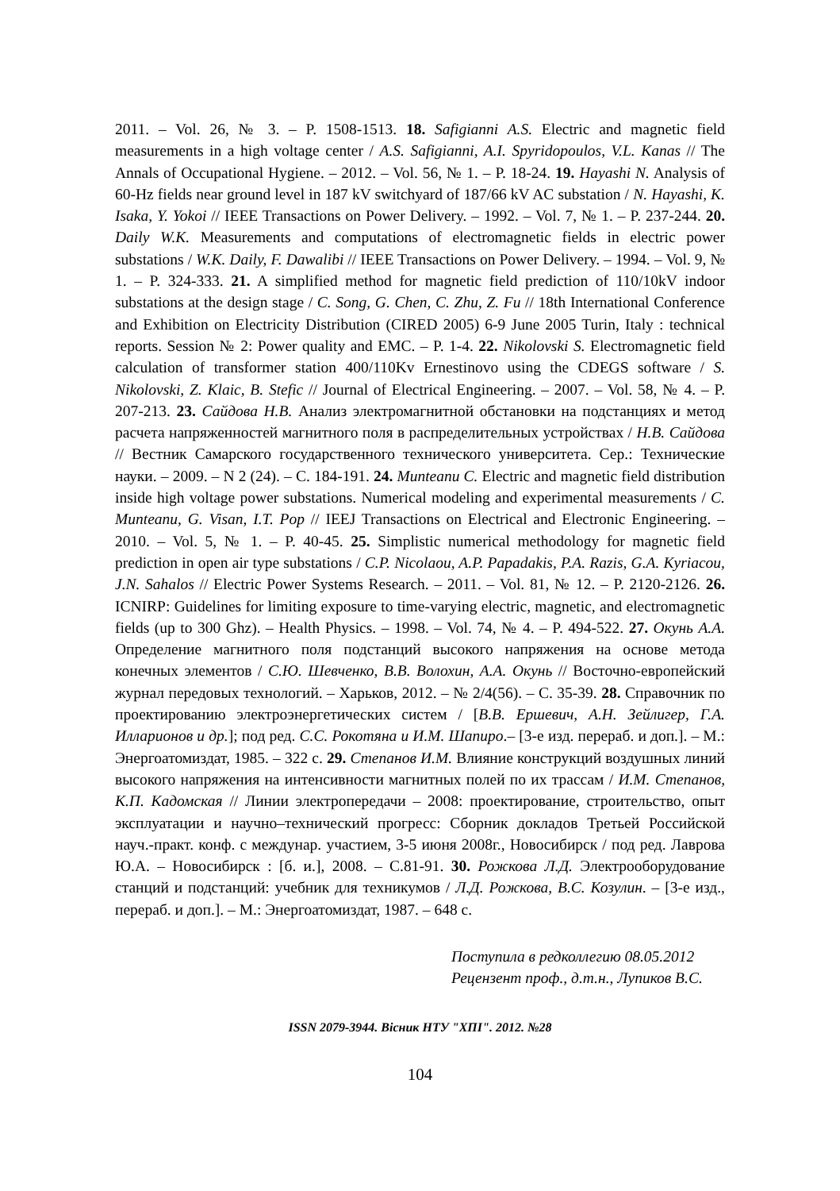2011. – Vol. 26, № 3. – P. 1508-1513. 18. Safigianni A.S. Electric and magnetic field measurements in a high voltage center / A.S. Safigianni, A.I. Spyridopoulos, V.L. Kanas // The Annals of Occupational Hygiene. – 2012. – Vol. 56, № 1. – P. 18-24. 19. Hayashi N. Analysis of 60-Hz fields near ground level in 187 kV switchyard of 187/66 kV AC substation / N. Hayashi, K. Isaka, Y. Yokoi // IEEE Transactions on Power Delivery. – 1992. – Vol. 7, № 1. – P. 237-244. 20. Daily W.K. Measurements and computations of electromagnetic fields in electric power substations / W.K. Daily, F. Dawalibi // IEEE Transactions on Power Delivery. – 1994. – Vol. 9, № 1. – P. 324-333. 21. A simplified method for magnetic field prediction of 110/10kV indoor substations at the design stage / C. Song, G. Chen, C. Zhu, Z. Fu // 18th International Conference and Exhibition on Electricity Distribution (CIRED 2005) 6-9 June 2005 Turin, Italy : technical reports. Session № 2: Power quality and EMC. – P. 1-4. 22. Nikolovski S. Electromagnetic field calculation of transformer station 400/110Kv Ernestinovo using the CDEGS software / S. Nikolovski, Z. Klaic, B. Stefic // Journal of Electrical Engineering. – 2007. – Vol. 58, № 4. – P. 207-213. 23. Сайдова Н.В. Анализ электромагнитной обстановки на подстанциях и метод расчета напряженностей магнитного поля в распределительных устройствах / Н.В. Сайдова // Вестник Самарского государственного технического университета. Сер.: Технические науки. – 2009. – N 2 (24). – С. 184-191. 24. Munteanu C. Electric and magnetic field distribution inside high voltage power substations. Numerical modeling and experimental measurements / C. Munteanu, G. Visan, I.T. Pop // IEEJ Transactions on Electrical and Electronic Engineering. – 2010. – Vol. 5, № 1. – P. 40-45. 25. Simplistic numerical methodology for magnetic field prediction in open air type substations / C.P. Nicolaou, A.P. Papadakis, P.A. Razis, G.A. Kyriacou, J.N. Sahalos // Electric Power Systems Research. – 2011. – Vol. 81, № 12. – P. 2120-2126. 26. ICNIRP: Guidelines for limiting exposure to time-varying electric, magnetic, and electromagnetic fields (up to 300 Ghz). – Health Physics. – 1998. – Vol. 74, № 4. – P. 494-522. 27. Окунь А.А. Определение магнитного поля подстанций высокого напряжения на основе метода конечных элементов / С.Ю. Шевченко, В.В. Волохин, А.А. Окунь // Восточно-европейский журнал передовых технологий. – Харьков, 2012. – № 2/4(56). – С. 35-39. 28. Справочник по проектированию электроэнергетических систем / [В.В. Ершевич, А.Н. Зейлигер, Г.А. Илларионов и др.]; под ред. С.С. Рокотяна и И.М. Шапиро.– [3-е изд. перераб. и доп.]. – М.: Энергоатомиздат, 1985. – 322 с. 29. Степанов И.М. Влияние конструкций воздушных линий высокого напряжения на интенсивности магнитных полей по их трассам / И.М. Степанов, К.П. Кадомская // Линии электропередачи – 2008: проектирование, строительство, опыт эксплуатации и научно–технический прогресс: Сборник докладов Третьей Российской науч.-практ. конф. с междунар. участием, 3-5 июня 2008г., Новосибирск / под ред. Лаврова Ю.А. – Новосибирск : [б. и.], 2008. – С.81-91. 30. Рожкова Л.Д. Электрооборудование станций и подстанций: учебник для техникумов / Л.Д. Рожкова, В.С. Козулин. – [3-е изд., перераб. и доп.]. – М.: Энергоатомиздат, 1987. – 648 с.
Поступила в редколлегию 08.05.2012
Рецензент проф., д.т.н., Лупиков В.С.
ISSN 2079-3944. Вісник НТУ "ХПІ". 2012. №28
104